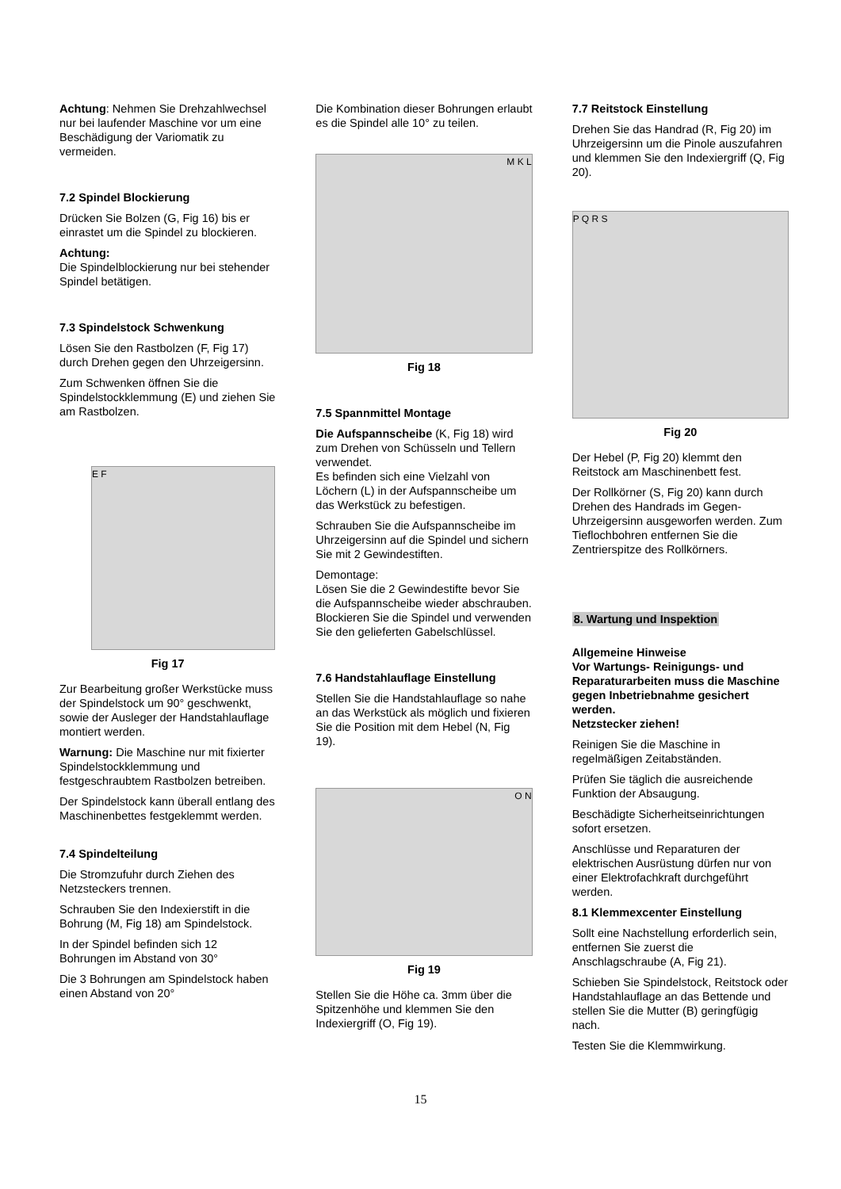Achtung: Nehmen Sie Drehzahlwechsel nur bei laufender Maschine vor um eine Beschädigung der Variomatik zu vermeiden.
7.2 Spindel Blockierung
Drücken Sie Bolzen (G, Fig 16) bis er einrastet um die Spindel zu blockieren.
Achtung:
Die Spindelblockierung nur bei stehender Spindel betätigen.
7.3 Spindelstock Schwenkung
Lösen Sie den Rastbolzen (F, Fig 17) durch Drehen gegen den Uhrzeigersinn.
Zum Schwenken öffnen Sie die Spindelstockklemmung (E) und ziehen Sie am Rastbolzen.
E F
Fig 17
Zur Bearbeitung großer Werkstücke muss der Spindelstock um 90° geschwenkt, sowie der Ausleger der Handstahlauflage montiert werden.
Warnung: Die Maschine nur mit fixierter Spindelstockklemmung und festgeschraubtem Rastbolzen betreiben.
Der Spindelstock kann überall entlang des Maschinenbettes festgeklemmt werden.
7.4 Spindelteilung
Die Stromzufuhr durch Ziehen des Netzsteckers trennen.
Schrauben Sie den Indexierstift in die Bohrung (M, Fig 18) am Spindelstock.
In der Spindel befinden sich 12 Bohrungen im Abstand von 30°
Die 3 Bohrungen am Spindelstock haben einen Abstand von 20°
Die Kombination dieser Bohrungen erlaubt es die Spindel alle 10° zu teilen.
M K L
Fig 18
7.5 Spannmittel Montage
Die Aufspannscheibe (K, Fig 18) wird zum Drehen von Schüsseln und Tellern verwendet.
Es befinden sich eine Vielzahl von Löchern (L) in der Aufspannscheibe um das Werkstück zu befestigen.
Schrauben Sie die Aufspannscheibe im Uhrzeigersinn auf die Spindel und sichern Sie mit 2 Gewindestiften.
Demontage:
Lösen Sie die 2 Gewindestifte bevor Sie die Aufspannscheibe wieder abschrauben.
Blockieren Sie die Spindel und verwenden Sie den gelieferten Gabelschlüssel.
7.6 Handstahlauflage Einstellung
Stellen Sie die Handstahlauflage so nahe an das Werkstück als möglich und fixieren Sie die Position mit dem Hebel (N, Fig 19).
O N
Fig 19
Stellen Sie die Höhe ca. 3mm über die Spitzenhöhe und klemmen Sie den Indexiergriff (O, Fig 19).
7.7 Reitstock Einstellung
Drehen Sie das Handrad (R, Fig 20) im Uhrzeigersinn um die Pinole auszufahren und klemmen Sie den Indexiergriff (Q, Fig 20).
P Q R S
Fig 20
Der Hebel (P, Fig 20) klemmt den Reitstock am Maschinenbett fest.
Der Rollkörner (S, Fig 20) kann durch Drehen des Handrads im Gegen-Uhrzeigersinn ausgeworfen werden. Zum Tieflochbohren entfernen Sie die Zentrierspitze des Rollkörners.
8. Wartung und Inspektion
Allgemeine Hinweise
Vor Wartungs- Reinigungs- und Reparaturarbeiten muss die Maschine gegen Inbetriebnahme gesichert werden.
Netzstecker ziehen!
Reinigen Sie die Maschine in regelmäßigen Zeitabständen.
Prüfen Sie täglich die ausreichende Funktion der Absaugung.
Beschädigte Sicherheitseinrichtungen sofort ersetzen.
Anschlüsse und Reparaturen der elektrischen Ausrüstung dürfen nur von einer Elektrofachkraft durchgeführt werden.
8.1 Klemmexcenter Einstellung
Sollt eine Nachstellung erforderlich sein, entfernen Sie zuerst die Anschlagschraube (A, Fig 21).
Schieben Sie Spindelstock, Reitstock oder Handstahlauflage an das Bettende und stellen Sie die Mutter (B) geringfügig nach.
Testen Sie die Klemmwirkung.
15